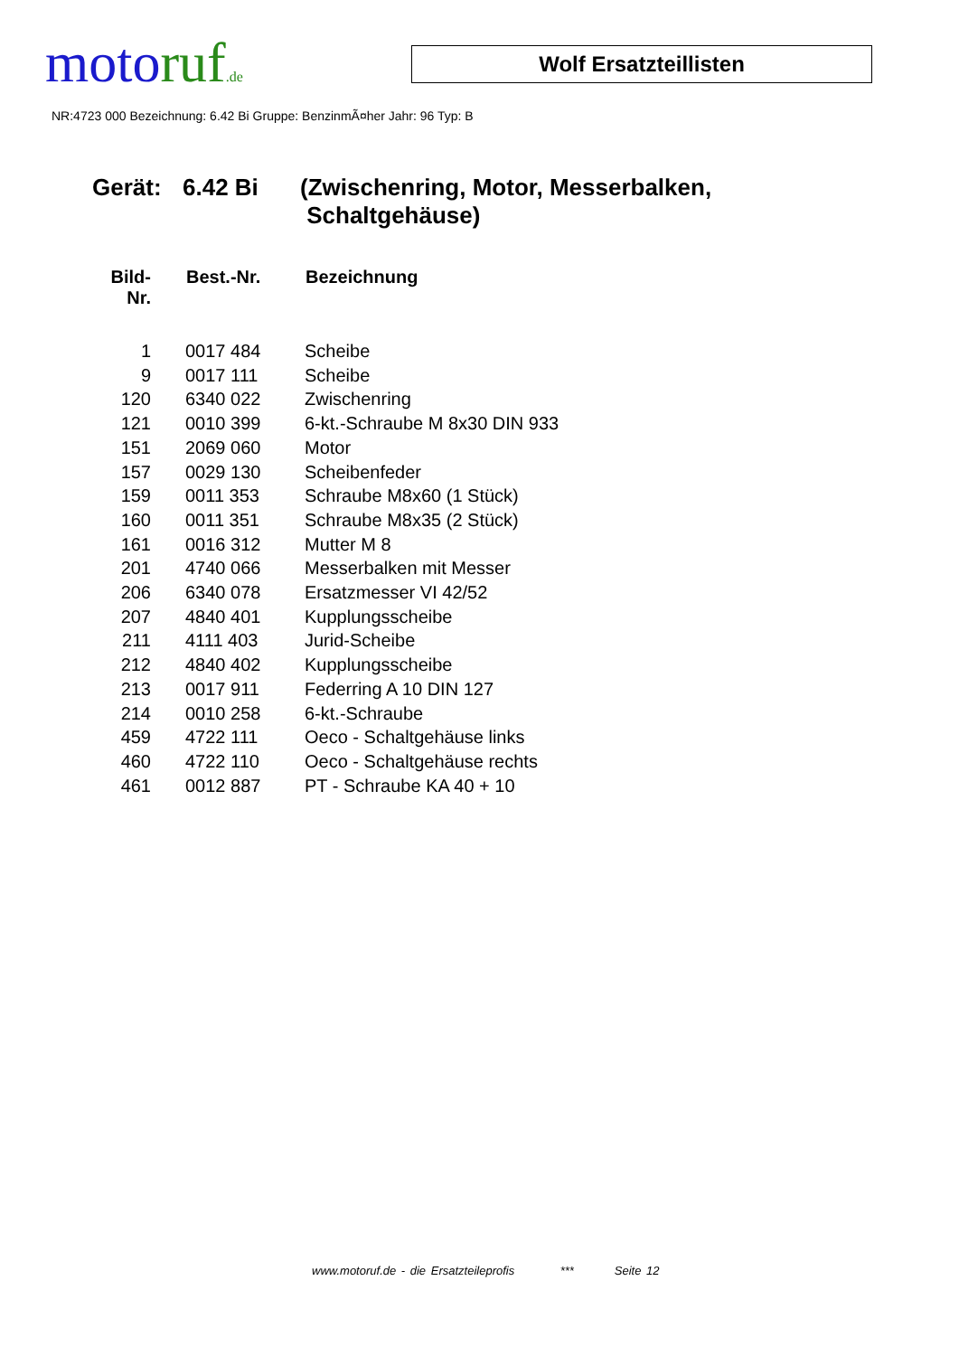moto ruf.de
Wolf Ersatzteillisten
NR:4723 000 Bezeichnung: 6.42 Bi Gruppe: BenzinmÃ¤her Jahr: 96 Typ: B
Gerät: 6.42 Bi (Zwischenring, Motor, Messerbalken,
Schaltgehäuse)
| Bild- Nr. | Best.-Nr. | Bezeichnung |
| --- | --- | --- |
| 1 | 0017 484 | Scheibe |
| 9 | 0017 111 | Scheibe |
| 120 | 6340 022 | Zwischenring |
| 121 | 0010 399 | 6-kt.-Schraube M 8x30 DIN 933 |
| 151 | 2069 060 | Motor |
| 157 | 0029 130 | Scheibenfeder |
| 159 | 0011 353 | Schraube M8x60 (1 Stück) |
| 160 | 0011 351 | Schraube M8x35 (2 Stück) |
| 161 | 0016 312 | Mutter M 8 |
| 201 | 4740 066 | Messerbalken mit Messer |
| 206 | 6340 078 | Ersatzmesser VI 42/52 |
| 207 | 4840 401 | Kupplungsscheibe |
| 211 | 4111 403 | Jurid-Scheibe |
| 212 | 4840 402 | Kupplungsscheibe |
| 213 | 0017 911 | Federring A 10 DIN 127 |
| 214 | 0010 258 | 6-kt.-Schraube |
| 459 | 4722 111 | Oeco - Schaltgehäuse links |
| 460 | 4722 110 | Oeco - Schaltgehäuse rechts |
| 461 | 0012 887 | PT - Schraube KA 40 + 10 |
www.motoruf.de - die Ersatzteileprofis *** Seite 12